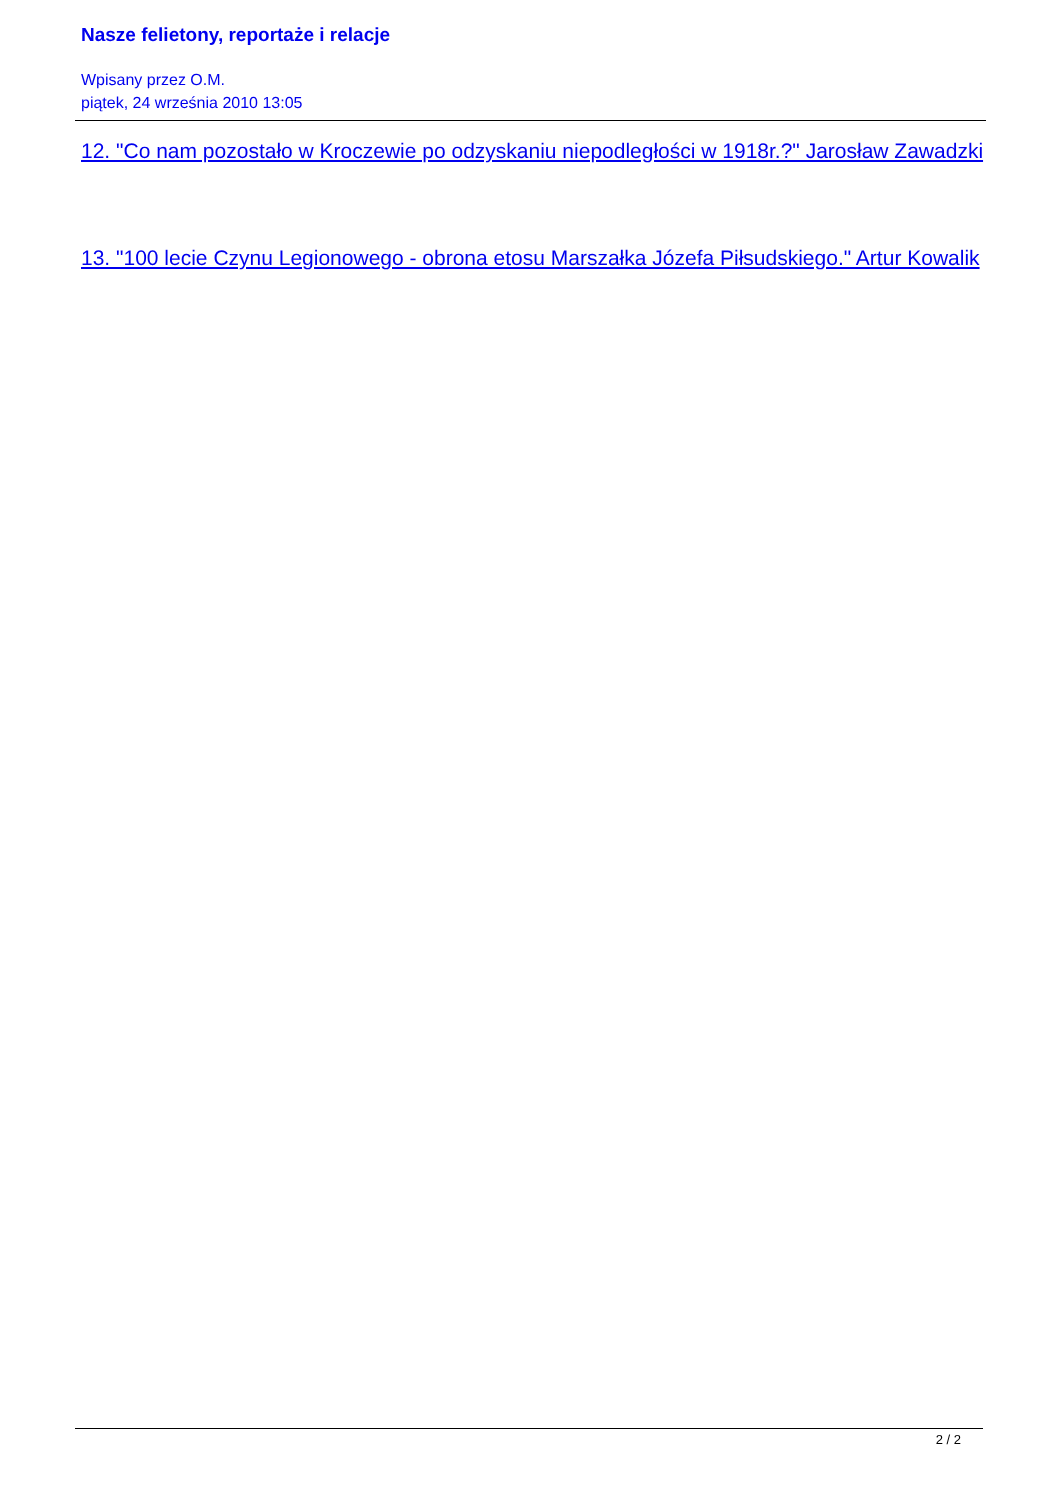Nasze felietony, reportaże i relacje
Wpisany przez O.M.
piątek, 24 września 2010 13:05
12. "Co nam pozostało w Kroczewie po odzyskaniu niepodległości w 1918r.?" Jarosław Zawadzki
13. "100 lecie Czynu Legionowego - obrona etosu Marszałka Józefa Piłsudskiego." Artur Kowalik
2 / 2